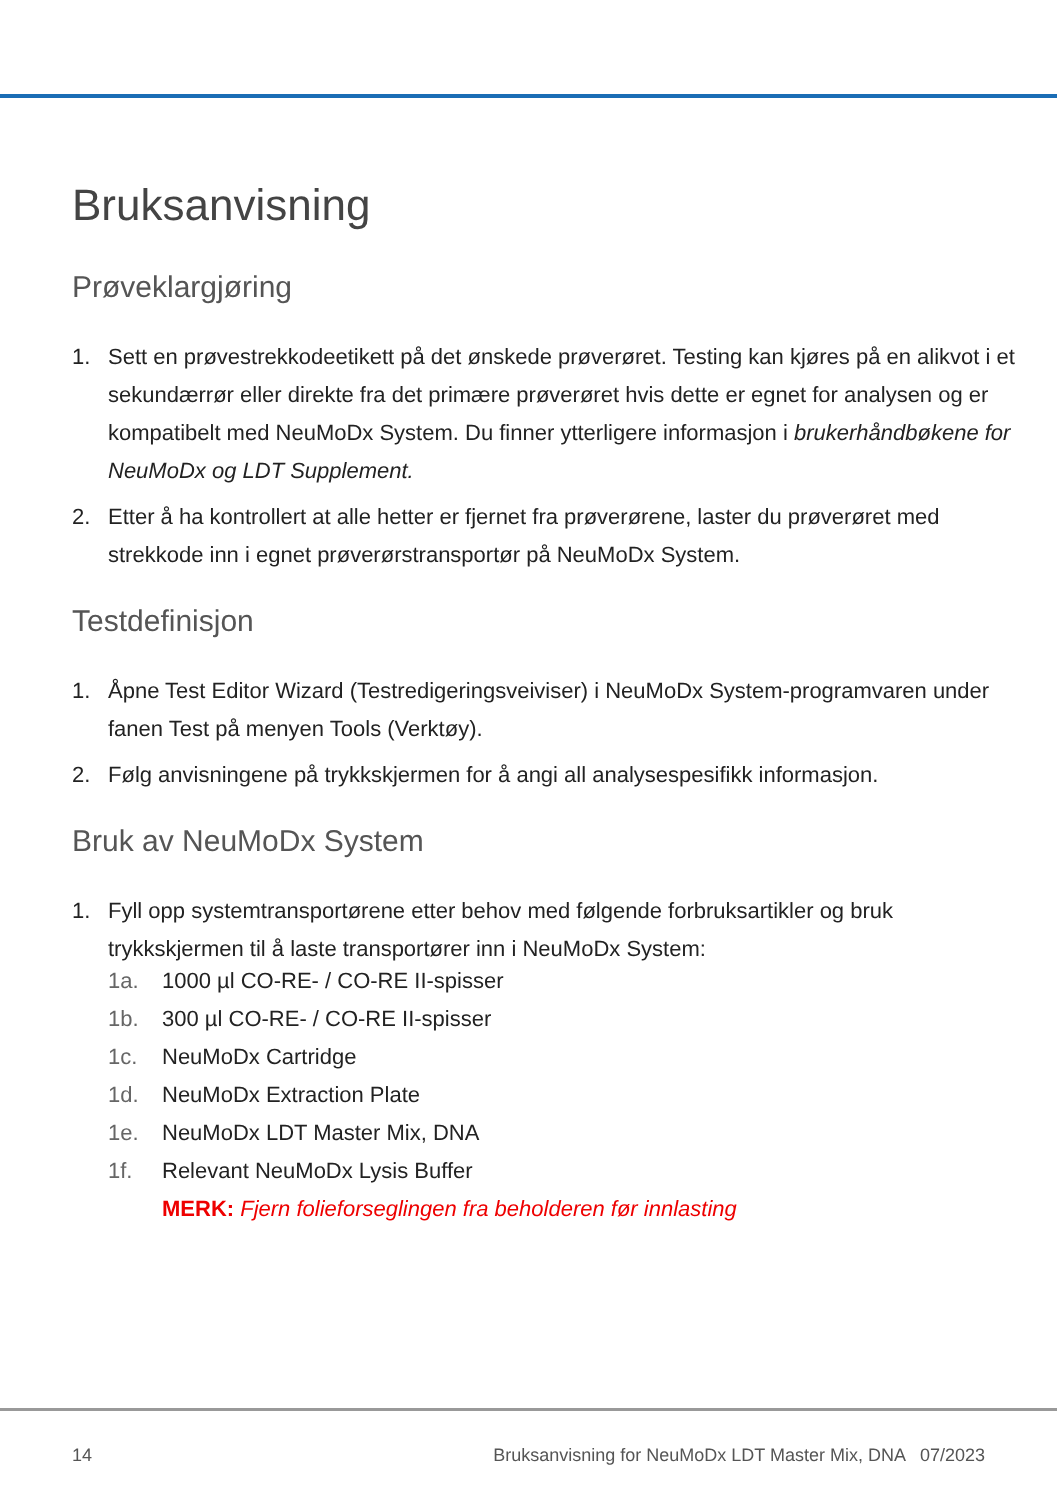Bruksanvisning
Prøveklargjøring
1. Sett en prøvestrekkodeetikett på det ønskede prøverøret. Testing kan kjøres på en alikvot i et sekundærrør eller direkte fra det primære prøverøret hvis dette er egnet for analysen og er kompatibelt med NeuMoDx System. Du finner ytterligere informasjon i brukerhåndbøkene for NeuMoDx og LDT Supplement.
2. Etter å ha kontrollert at alle hetter er fjernet fra prøverørene, laster du prøverøret med strekkode inn i egnet prøverørstransportør på NeuMoDx System.
Testdefinisjon
1. Åpne Test Editor Wizard (Testredigeringsveiviser) i NeuMoDx System-programvaren under fanen Test på menyen Tools (Verktøy).
2. Følg anvisningene på trykkskjermen for å angi all analysespesifikk informasjon.
Bruk av NeuMoDx System
1. Fyll opp systemtransportørene etter behov med følgende forbruksartikler og bruk trykkskjermen til å laste transportører inn i NeuMoDx System:
1a. 1000 µl CO-RE- / CO-RE II-spisser
1b. 300 µl CO-RE- / CO-RE II-spisser
1c. NeuMoDx Cartridge
1d. NeuMoDx Extraction Plate
1e. NeuMoDx LDT Master Mix, DNA
1f. Relevant NeuMoDx Lysis Buffer
MERK: Fjern folieforseglingen fra beholderen før innlasting
14 Bruksanvisning for NeuMoDx LDT Master Mix, DNA 07/2023